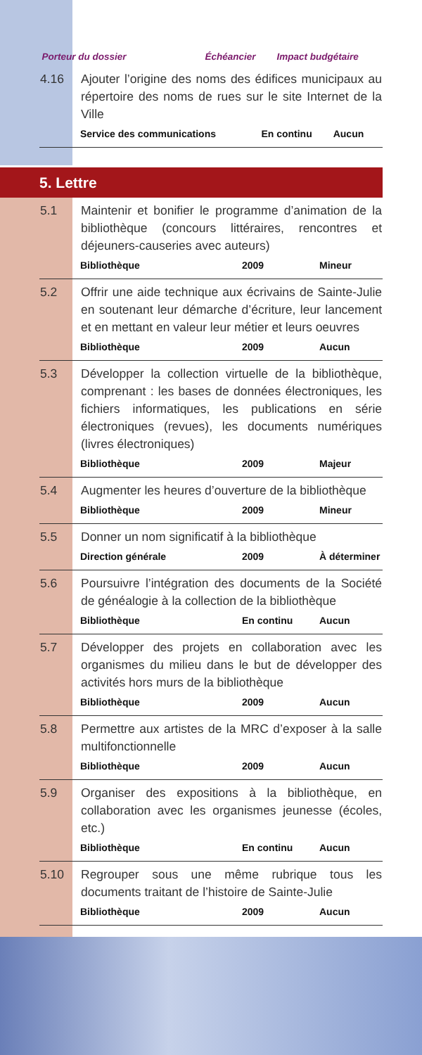| | Porteur du dossier | Échéancier | Impact budgétaire |
| 4.16 | Ajouter l’origine des noms des édifices municipaux au répertoire des noms de rues sur le site Internet de la Ville | | |
| | Service des communications | En continu | Aucun |
5. Lettre
| 5.1 | Maintenir et bonifier le programme d’animation de la bibliothèque (concours littéraires, rencontres et déjeuners-causeries avec auteurs) | | |
| | Bibliothèque | 2009 | Mineur |
| 5.2 | Offrir une aide technique aux écrivains de Sainte-Julie en soutenant leur démarche d’écriture, leur lancement et en mettant en valeur leur métier et leurs oeuvres | | |
| | Bibliothèque | 2009 | Aucun |
| 5.3 | Développer la collection virtuelle de la bibliothèque, comprenant : les bases de données électroniques, les fichiers informatiques, les publications en série électroniques (revues), les documents numériques (livres électroniques) | | |
| | Bibliothèque | 2009 | Majeur |
| 5.4 | Augmenter les heures d’ouverture de la bibliothèque | | |
| | Bibliothèque | 2009 | Mineur |
| 5.5 | Donner un nom significatif à la bibliothèque | | |
| | Direction générale | 2009 | À déterminer |
| 5.6 | Poursuivre l’intégration des documents de la Société de généalogie à la collection de la bibliothèque | | |
| | Bibliothèque | En continu | Aucun |
| 5.7 | Développer des projets en collaboration avec les organismes du milieu dans le but de développer des activités hors murs de la bibliothèque | | |
| | Bibliothèque | 2009 | Aucun |
| 5.8 | Permettre aux artistes de la MRC d’exposer à la salle multifonctionnelle | | |
| | Bibliothèque | 2009 | Aucun |
| 5.9 | Organiser des expositions à la bibliothèque, en collaboration avec les organismes jeunesse (écoles, etc.) | | |
| | Bibliothèque | En continu | Aucun |
| 5.10 | Regrouper sous une même rubrique tous les documents traitant de l’histoire de Sainte-Julie | | |
| | Bibliothèque | 2009 | Aucun |